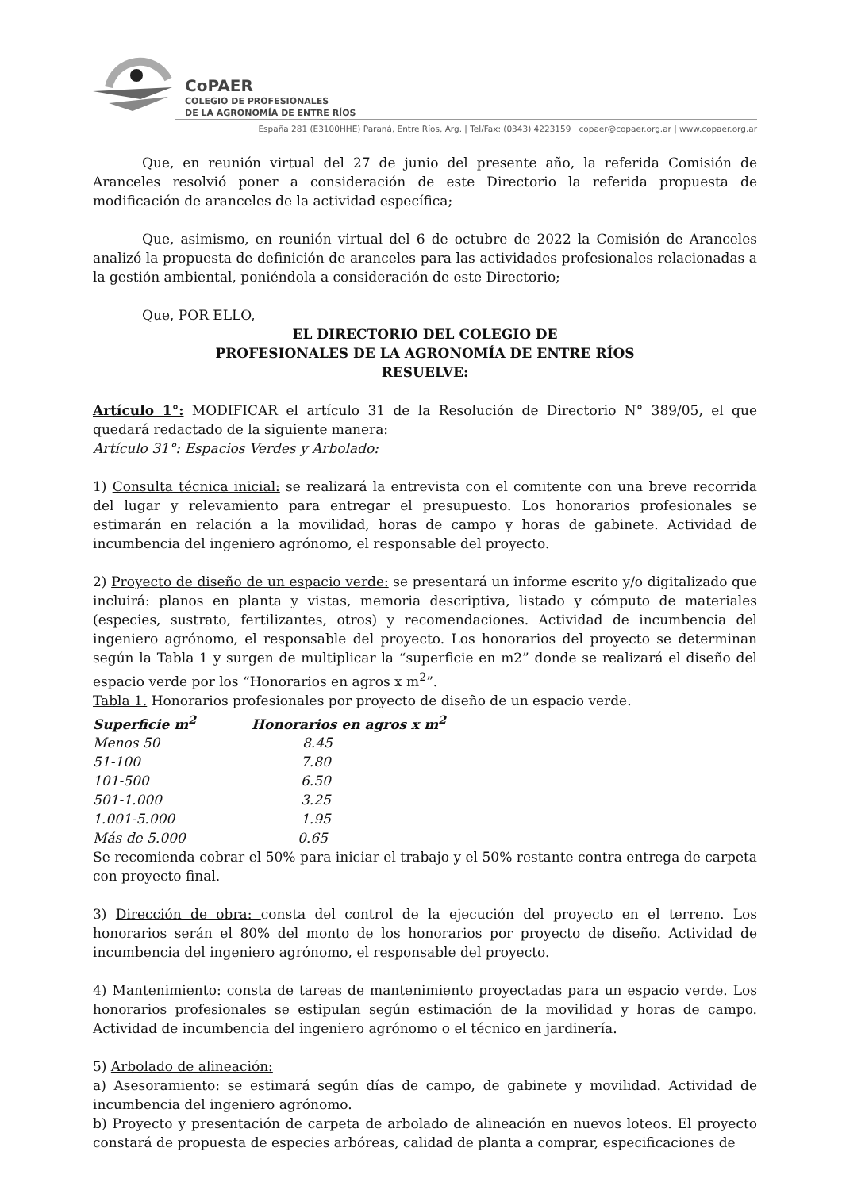CoPAER
COLEGIO DE PROFESIONALES
DE LA AGRONOMÍA DE ENTRE RÍOS
España 281 (E3100HHE) Paraná, Entre Ríos, Arg. | Tel/Fax: (0343) 4223159 | copaer@copaer.org.ar | www.copaer.org.ar
Que, en reunión virtual del 27 de junio del presente año, la referida Comisión de Aranceles resolvió poner a consideración de este Directorio la referida propuesta de modificación de aranceles de la actividad específica;
Que, asimismo, en reunión virtual del 6 de octubre de 2022 la Comisión de Aranceles analizó la propuesta de definición de aranceles para las actividades profesionales relacionadas a la gestión ambiental, poniéndola a consideración de este Directorio;
Que, POR ELLO,
EL DIRECTORIO DEL COLEGIO DE
PROFESIONALES DE LA AGRONOMÍA DE ENTRE RÍOS
RESUELVE:
Artículo 1°: MODIFICAR el artículo 31 de la Resolución de Directorio N° 389/05, el que quedará redactado de la siguiente manera:
Artículo 31°: Espacios Verdes y Arbolado:
1) Consulta técnica inicial: se realizará la entrevista con el comitente con una breve recorrida del lugar y relevamiento para entregar el presupuesto. Los honorarios profesionales se estimarán en relación a la movilidad, horas de campo y horas de gabinete. Actividad de incumbencia del ingeniero agrónomo, el responsable del proyecto.
2) Proyecto de diseño de un espacio verde: se presentará un informe escrito y/o digitalizado que incluirá: planos en planta y vistas, memoria descriptiva, listado y cómputo de materiales (especies, sustrato, fertilizantes, otros) y recomendaciones. Actividad de incumbencia del ingeniero agrónomo, el responsable del proyecto. Los honorarios del proyecto se determinan según la Tabla 1 y surgen de multiplicar la “superficie en m2” donde se realizará el diseño del espacio verde por los “Honorarios en agros x m<sup>2</sup>”.
Tabla 1. Honorarios profesionales por proyecto de diseño de un espacio verde.
| Superficie m<sup>2</sup> | Honorarios en agros x m<sup>2</sup> |
| --- | --- |
| Menos 50 | 8.45 |
| 51-100 | 7.80 |
| 101-500 | 6.50 |
| 501-1.000 | 3.25 |
| 1.001-5.000 | 1.95 |
| Más de 5.000 | 0.65 |
Se recomienda cobrar el 50% para iniciar el trabajo y el 50% restante contra entrega de carpeta con proyecto final.
3) Dirección de obra: consta del control de la ejecución del proyecto en el terreno. Los honorarios serán el 80% del monto de los honorarios por proyecto de diseño. Actividad de incumbencia del ingeniero agrónomo, el responsable del proyecto.
4) Mantenimiento: consta de tareas de mantenimiento proyectadas para un espacio verde. Los honorarios profesionales se estipulan según estimación de la movilidad y horas de campo. Actividad de incumbencia del ingeniero agrónomo o el técnico en jardinería.
5) Arbolado de alineación:
a) Asesoramiento: se estimará según días de campo, de gabinete y movilidad. Actividad de incumbencia del ingeniero agrónomo.
b) Proyecto y presentación de carpeta de arbolado de alineación en nuevos loteos. El proyecto constará de propuesta de especies arbóreas, calidad de planta a comprar, especificaciones de